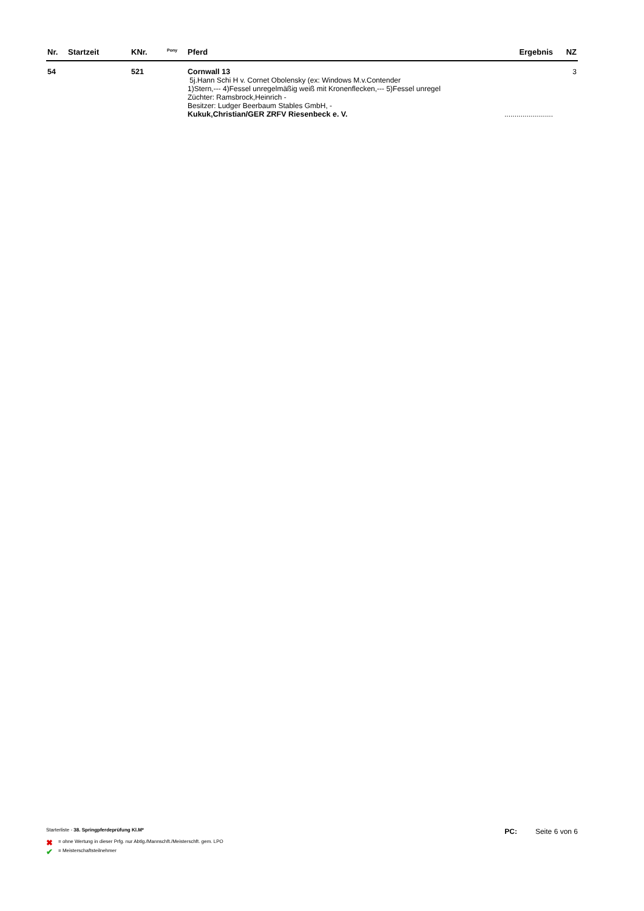| Nr. | Startzeit | KNr. | <sup>Pony</sup> | Pferd | Ergebnis | NZ |
| --- | --- | --- | --- | --- | --- | --- |
| 54 | | 521 | | Cornwall 13 5j.Hann Schi H v. Cornet Obolensky (ex: Windows M.v.Contender 1)Stern,--- 4)Fessel unregelmäßig weiß mit Kronenflecken,--- 5)Fessel unregel Züchter: Ramsbrock,Heinrich - Besitzer: Ludger Beerbaum Stables GmbH, - Kukuk,Christian/GER ZRFV Riesenbeck e. V. | ........................ | 3 |
Starterliste - 38. Springpferdeprüfung Kl.M*
PC: Seite 6 von 6
✖ = ohne Wertung in dieser Prfg. nur Abtlg./Mannschft./Meisterschft. gem. LPO
✔ = Meisterschaftsteilnehmer